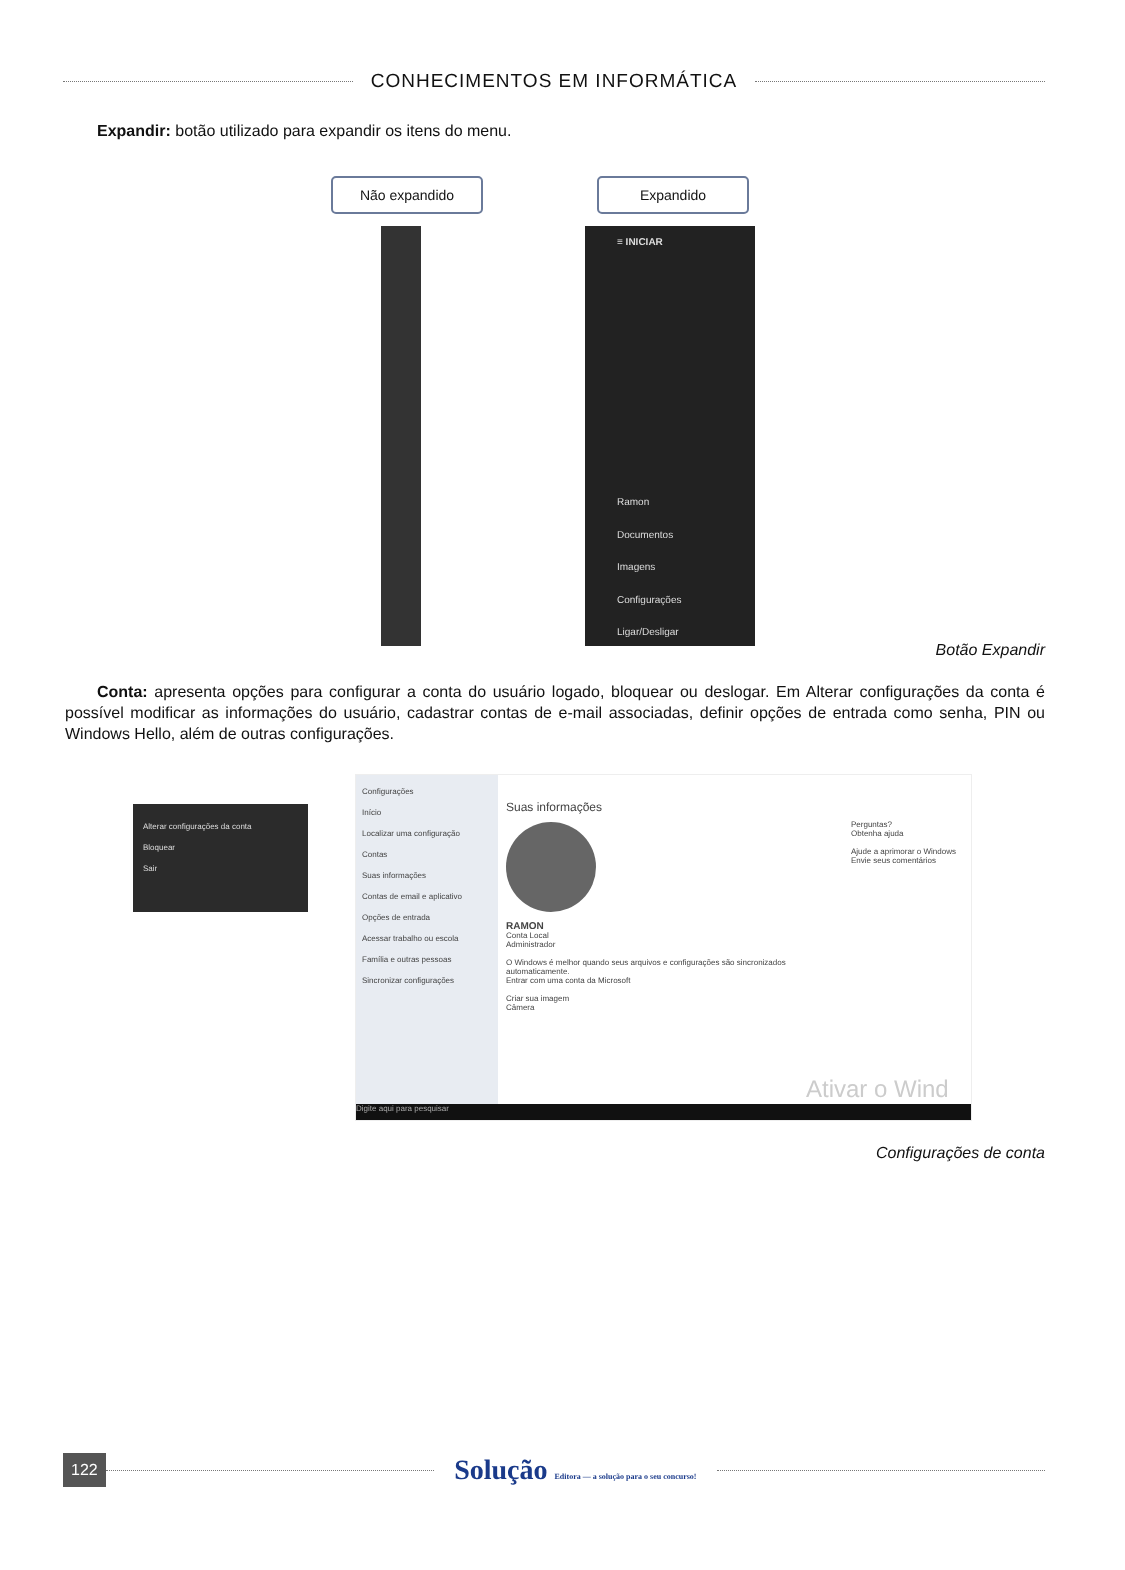CONHECIMENTOS EM INFORMÁTICA
Expandir: botão utilizado para expandir os itens do menu.
Não expandido Expandido
≡ INICIAR
Ramon
Documentos
Imagens
Configurações
Ligar/Desligar
Botão Expandir
Conta: apresenta opções para configurar a conta do usuário logado, bloquear ou deslogar. Em Alterar configurações da conta é possível modificar as informações do usuário, cadastrar contas de e-mail associadas, definir opções de entrada como senha, PIN ou Windows Hello, além de outras configurações.
Alterar configurações da conta
Bloquear
Sair
Configurações
Início
Localizar uma configuração
Contas
Suas informações
Contas de email e aplicativo
Opções de entrada
Acessar trabalho ou escola
Família e outras pessoas
Sincronizar configurações
Suas informações
RAMON
Conta Local
Administrador
O Windows é melhor quando seus arquivos e configurações são sincronizados automaticamente.
Entrar com uma conta da Microsoft
Criar sua imagem
Câmera
Perguntas?
Obtenha ajuda
Ajude a aprimorar o Windows
Envie seus comentários
Ativar o Wind
Digite aqui para pesquisar
Configurações de conta
122
Solução Editora — a solução para o seu concurso!